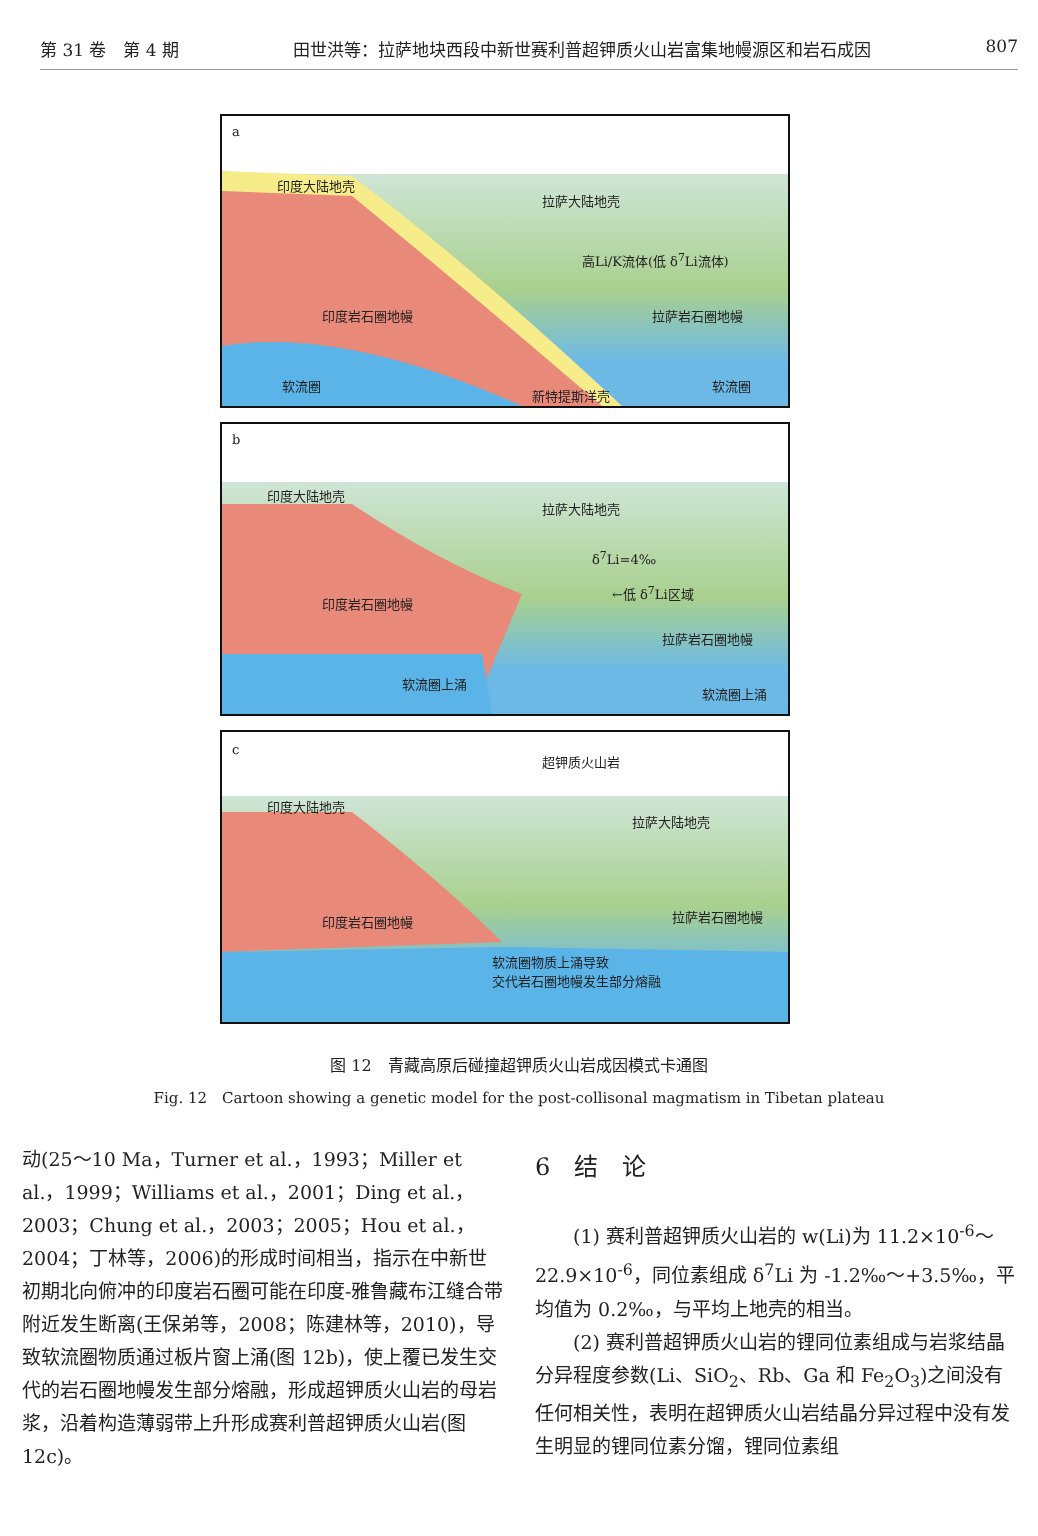第 31 卷　第 4 期 田世洪等：拉萨地块西段中新世赛利普超钾质火山岩富集地幔源区和岩石成因 807
a
印度大陆地壳
拉萨大陆地壳
高Li/K流体(低 δ<sup>7</sup>Li流体)
印度岩石圈地幔 拉萨岩石圈地幔
软流圈
新特提斯洋壳
软流圈
b
印度大陆地壳
拉萨大陆地壳
δ<sup>7</sup>Li=4‰
←低 δ<sup>7</sup>Li区域
印度岩石圈地幔
拉萨岩石圈地幔
软流圈上涌
软流圈上涌
c
超钾质火山岩
印度大陆地壳
拉萨大陆地壳
印度岩石圈地幔 拉萨岩石圈地幔
软流圈物质上涌导致
交代岩石圈地幔发生部分熔融
图 12　青藏高原后碰撞超钾质火山岩成因模式卡通图
Fig. 12　Cartoon showing a genetic model for the post-collisonal magmatism in Tibetan plateau
动(25～10 Ma，Turner et al.，1993；Miller et al.，1999；Williams et al.，2001；Ding et al.，2003；Chung et al.，2003；2005；Hou et al.，2004；丁林等，2006)的形成时间相当，指示在中新世初期北向俯冲的印度岩石圈可能在印度-雅鲁藏布江缝合带附近发生断离(王保弟等，2008；陈建林等，2010)，导致软流圈物质通过板片窗上涌(图 12b)，使上覆已发生交代的岩石圈地幔发生部分熔融，形成超钾质火山岩的母岩浆，沿着构造薄弱带上升形成赛利普超钾质火山岩(图 12c)。
6　结　论
　　(1) 赛利普超钾质火山岩的 w(Li)为 11.2×10<sup>-6</sup>～22.9×10<sup>-6</sup>，同位素组成 δ<sup>7</sup>Li 为 -1.2‰～+3.5‰，平均值为 0.2‰，与平均上地壳的相当。
　　(2) 赛利普超钾质火山岩的锂同位素组成与岩浆结晶分异程度参数(Li、SiO<sub>2</sub>、Rb、Ga 和 Fe<sub>2</sub>O<sub>3</sub>)之间没有任何相关性，表明在超钾质火山岩结晶分异过程中没有发生明显的锂同位素分馏，锂同位素组